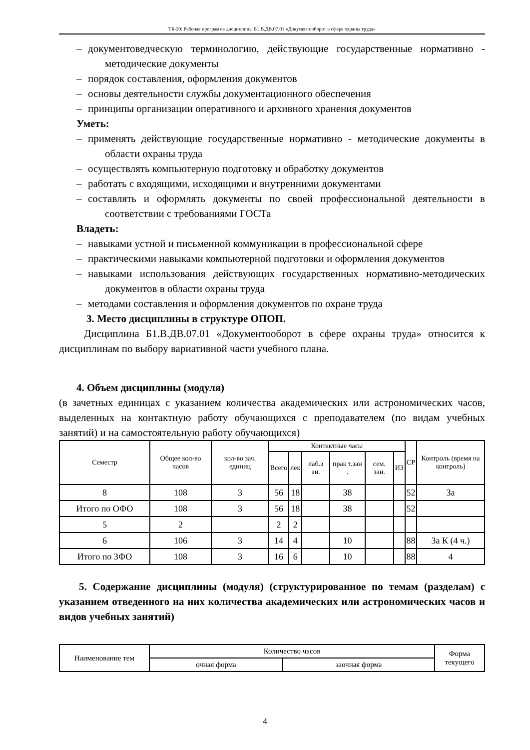ТБ-20: Рабочая программа дисциплины Б1.В.ДВ.07.01 «Документооборот в сфере охраны труда»
– документоведческую терминологию, действующие государственные нормативно - методические документы
– порядок составления, оформления документов
– основы деятельности службы документационного обеспечения
– принципы организации оперативного и архивного хранения документов
Уметь:
– применять действующие государственные нормативно - методические документы в области охраны труда
– осуществлять компьютерную подготовку и обработку документов
– работать с входящими, исходящими и внутренними документами
– составлять и оформлять документы по своей профессиональной деятельности в соответствии с требованиями ГОСТа
Владеть:
– навыками устной и письменной коммуникации в профессиональной сфере
– практическими навыками компьютерной подготовки и оформления документов
– навыками использования действующих государственных нормативно-методических документов в области охраны труда
– методами составления и оформления документов по охране труда
3. Место дисциплины в структуре ОПОП.
Дисциплина Б1.В.ДВ.07.01 «Документооборот в сфере охраны труда» относится к дисциплинам по выбору вариативной части учебного плана.
4. Объем дисциплины (модуля)
(в зачетных единицах с указанием количества академических или астрономических часов, выделенных на контактную работу обучающихся с преподавателем (по видам учебных занятий) и на самостоятельную работу обучающихся)
| Семестр | Общее кол-во часов | кол-во зач. единиц | Контактные часы | | | | | | СР | Контроль (время на контроль) |
| --- | --- | --- | --- | --- | --- | --- | --- | --- | --- | --- |
| | | | Всего | лек | лаб.з ан. | прак т.зан . | сем. зан. | ИЗ | | |
| 8 | 108 | 3 | 56 | 18 | | 38 | | | 52 | За |
| Итого по ОФО | 108 | 3 | 56 | 18 | | 38 | | | 52 | |
| 5 | 2 | | 2 | 2 | | | | | | |
| 6 | 106 | 3 | 14 | 4 | | 10 | | | 88 | За К (4 ч.) |
| Итого по ЗФО | 108 | 3 | 16 | 6 | | 10 | | | 88 | 4 |
5. Содержание дисциплины (модуля) (структурированное по темам (разделам) с указанием отведенного на них количества академических или астрономических часов и видов учебных занятий)
| Наименование тем | Количество часов | | Форма текущего |
| --- | --- | --- | --- |
| | очная форма | заочная форма | |
4